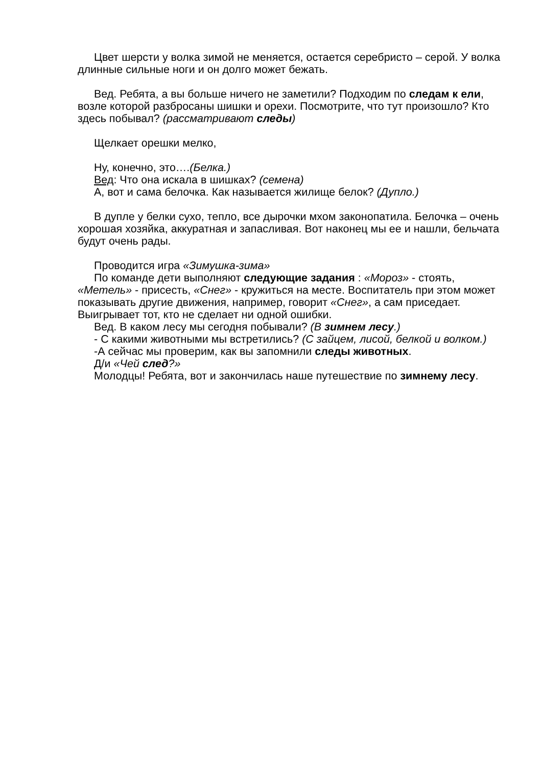Цвет шерсти у волка зимой не меняется, остается серебристо – серой. У волка длинные сильные ноги и он долго может бежать.
Вед. Ребята, а вы больше ничего не заметили? Подходим по следам к ели, возле которой разбросаны шишки и орехи. Посмотрите, что тут произошло? Кто здесь побывал? (рассматривают следы)
Щелкает орешки мелко,
Ну, конечно, это….(Белка.)
Вед: Что она искала в шишках? (семена)
А, вот и сама белочка. Как называется жилище белок? (Дупло.)
В дупле у белки сухо, тепло, все дырочки мхом законопатила. Белочка – очень хорошая хозяйка, аккуратная и запасливая. Вот наконец мы ее и нашли, бельчата будут очень рады.
Проводится игра «Зимушка-зима»
По команде дети выполняют следующие задания : «Мороз» - стоять, «Метель» - присесть, «Снег» - кружиться на месте. Воспитатель при этом может показывать другие движения, например, говорит «Снег», а сам приседает. Выигрывает тот, кто не сделает ни одной ошибки.
Вед. В каком лесу мы сегодня побывали? (В зимнем лесу.)
- С какими животными мы встретились? (С зайцем, лисой, белкой и волком.)
-А сейчас мы проверим, как вы запомнили следы животных.
Д/и «Чей след?»
Молодцы! Ребята, вот и закончилась наше путешествие по зимнему лесу.